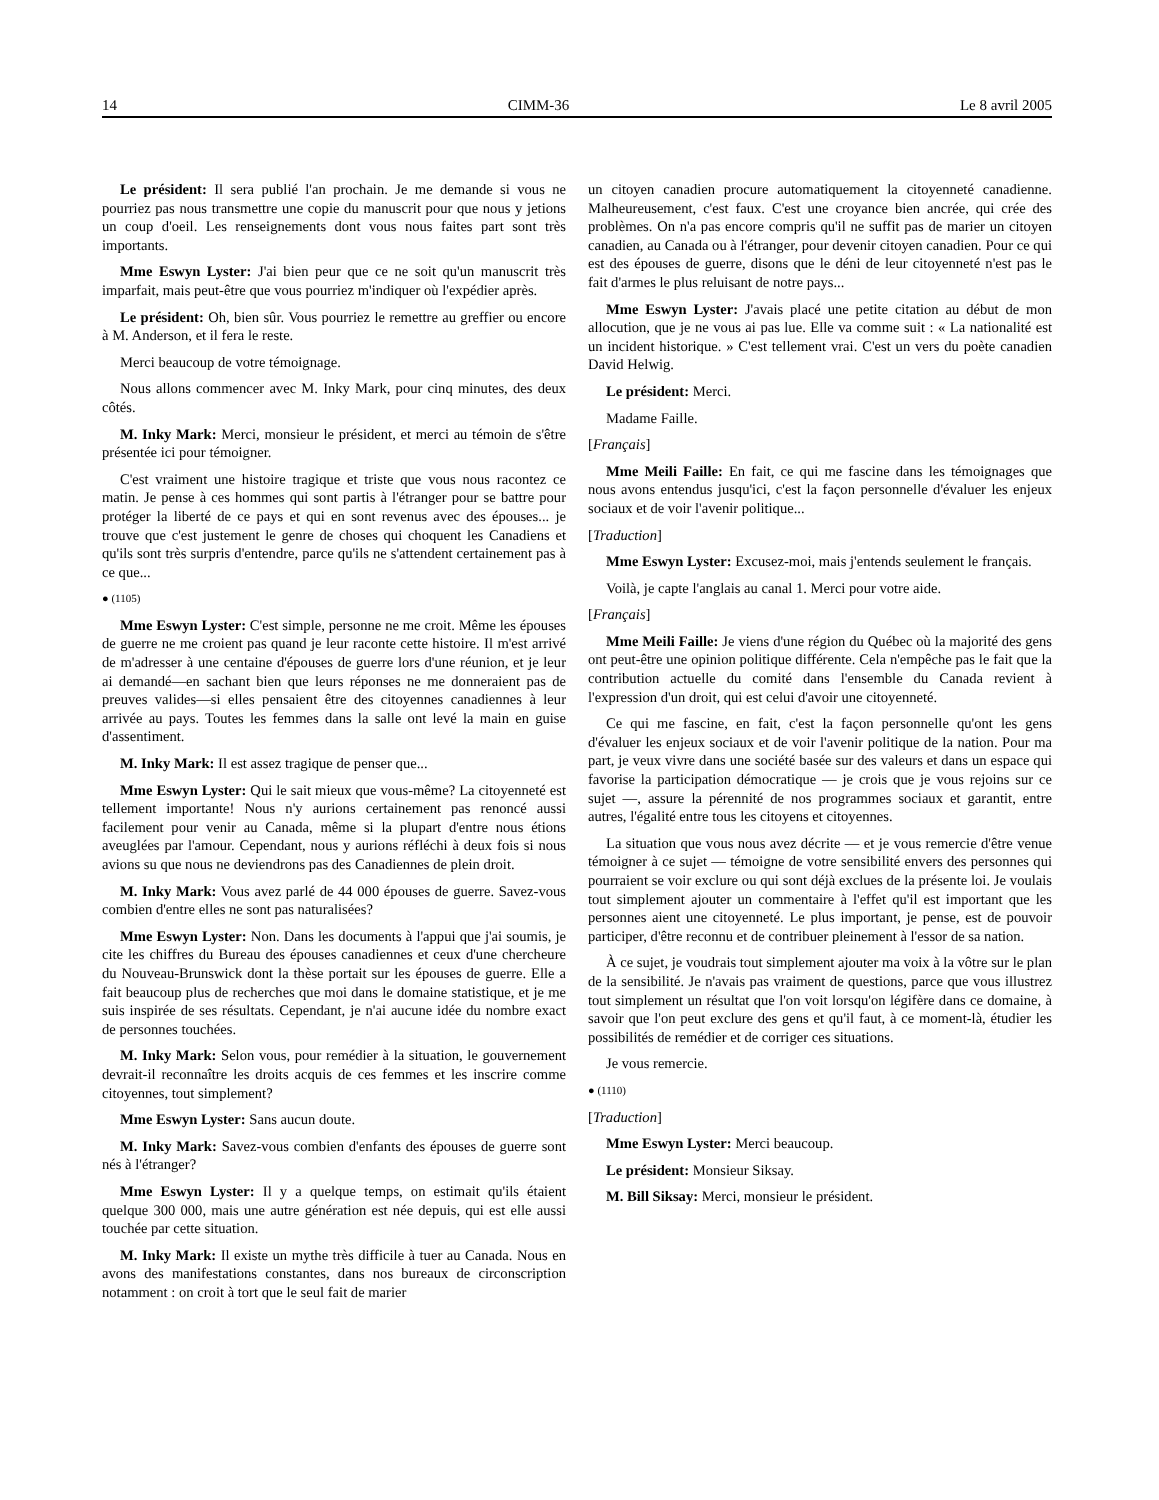14 CIMM-36 Le 8 avril 2005
Le président: Il sera publié l'an prochain. Je me demande si vous ne pourriez pas nous transmettre une copie du manuscrit pour que nous y jetions un coup d'oeil. Les renseignements dont vous nous faites part sont très importants.
Mme Eswyn Lyster: J'ai bien peur que ce ne soit qu'un manuscrit très imparfait, mais peut-être que vous pourriez m'indiquer où l'expédier après.
Le président: Oh, bien sûr. Vous pourriez le remettre au greffier ou encore à M. Anderson, et il fera le reste.
Merci beaucoup de votre témoignage.
Nous allons commencer avec M. Inky Mark, pour cinq minutes, des deux côtés.
M. Inky Mark: Merci, monsieur le président, et merci au témoin de s'être présentée ici pour témoigner.
C'est vraiment une histoire tragique et triste que vous nous racontez ce matin. Je pense à ces hommes qui sont partis à l'étranger pour se battre pour protéger la liberté de ce pays et qui en sont revenus avec des épouses... je trouve que c'est justement le genre de choses qui choquent les Canadiens et qu'ils sont très surpris d'entendre, parce qu'ils ne s'attendent certainement pas à ce que...
● (1105)
Mme Eswyn Lyster: C'est simple, personne ne me croit. Même les épouses de guerre ne me croient pas quand je leur raconte cette histoire. Il m'est arrivé de m'adresser à une centaine d'épouses de guerre lors d'une réunion, et je leur ai demandé—en sachant bien que leurs réponses ne me donneraient pas de preuves valides—si elles pensaient être des citoyennes canadiennes à leur arrivée au pays. Toutes les femmes dans la salle ont levé la main en guise d'assentiment.
M. Inky Mark: Il est assez tragique de penser que...
Mme Eswyn Lyster: Qui le sait mieux que vous-même? La citoyenneté est tellement importante! Nous n'y aurions certainement pas renoncé aussi facilement pour venir au Canada, même si la plupart d'entre nous étions aveuglées par l'amour. Cependant, nous y aurions réfléchi à deux fois si nous avions su que nous ne deviendrons pas des Canadiennes de plein droit.
M. Inky Mark: Vous avez parlé de 44 000 épouses de guerre. Savez-vous combien d'entre elles ne sont pas naturalisées?
Mme Eswyn Lyster: Non. Dans les documents à l'appui que j'ai soumis, je cite les chiffres du Bureau des épouses canadiennes et ceux d'une chercheure du Nouveau-Brunswick dont la thèse portait sur les épouses de guerre. Elle a fait beaucoup plus de recherches que moi dans le domaine statistique, et je me suis inspirée de ses résultats. Cependant, je n'ai aucune idée du nombre exact de personnes touchées.
M. Inky Mark: Selon vous, pour remédier à la situation, le gouvernement devrait-il reconnaître les droits acquis de ces femmes et les inscrire comme citoyennes, tout simplement?
Mme Eswyn Lyster: Sans aucun doute.
M. Inky Mark: Savez-vous combien d'enfants des épouses de guerre sont nés à l'étranger?
Mme Eswyn Lyster: Il y a quelque temps, on estimait qu'ils étaient quelque 300 000, mais une autre génération est née depuis, qui est elle aussi touchée par cette situation.
M. Inky Mark: Il existe un mythe très difficile à tuer au Canada. Nous en avons des manifestations constantes, dans nos bureaux de circonscription notamment : on croit à tort que le seul fait de marier
un citoyen canadien procure automatiquement la citoyenneté canadienne. Malheureusement, c'est faux. C'est une croyance bien ancrée, qui crée des problèmes. On n'a pas encore compris qu'il ne suffit pas de marier un citoyen canadien, au Canada ou à l'étranger, pour devenir citoyen canadien. Pour ce qui est des épouses de guerre, disons que le déni de leur citoyenneté n'est pas le fait d'armes le plus reluisant de notre pays...
Mme Eswyn Lyster: J'avais placé une petite citation au début de mon allocution, que je ne vous ai pas lue. Elle va comme suit : « La nationalité est un incident historique. » C'est tellement vrai. C'est un vers du poète canadien David Helwig.
Le président: Merci.
Madame Faille.
[Français]
Mme Meili Faille: En fait, ce qui me fascine dans les témoignages que nous avons entendus jusqu'ici, c'est la façon personnelle d'évaluer les enjeux sociaux et de voir l'avenir politique...
[Traduction]
Mme Eswyn Lyster: Excusez-moi, mais j'entends seulement le français.
Voilà, je capte l'anglais au canal 1. Merci pour votre aide.
[Français]
Mme Meili Faille: Je viens d'une région du Québec où la majorité des gens ont peut-être une opinion politique différente. Cela n'empêche pas le fait que la contribution actuelle du comité dans l'ensemble du Canada revient à l'expression d'un droit, qui est celui d'avoir une citoyenneté.
Ce qui me fascine, en fait, c'est la façon personnelle qu'ont les gens d'évaluer les enjeux sociaux et de voir l'avenir politique de la nation. Pour ma part, je veux vivre dans une société basée sur des valeurs et dans un espace qui favorise la participation démocratique — je crois que je vous rejoins sur ce sujet —, assure la pérennité de nos programmes sociaux et garantit, entre autres, l'égalité entre tous les citoyens et citoyennes.
La situation que vous nous avez décrite — et je vous remercie d'être venue témoigner à ce sujet — témoigne de votre sensibilité envers des personnes qui pourraient se voir exclure ou qui sont déjà exclues de la présente loi. Je voulais tout simplement ajouter un commentaire à l'effet qu'il est important que les personnes aient une citoyenneté. Le plus important, je pense, est de pouvoir participer, d'être reconnu et de contribuer pleinement à l'essor de sa nation.
À ce sujet, je voudrais tout simplement ajouter ma voix à la vôtre sur le plan de la sensibilité. Je n'avais pas vraiment de questions, parce que vous illustrez tout simplement un résultat que l'on voit lorsqu'on légifère dans ce domaine, à savoir que l'on peut exclure des gens et qu'il faut, à ce moment-là, étudier les possibilités de remédier et de corriger ces situations.
Je vous remercie.
● (1110)
[Traduction]
Mme Eswyn Lyster: Merci beaucoup.
Le président: Monsieur Siksay.
M. Bill Siksay: Merci, monsieur le président.